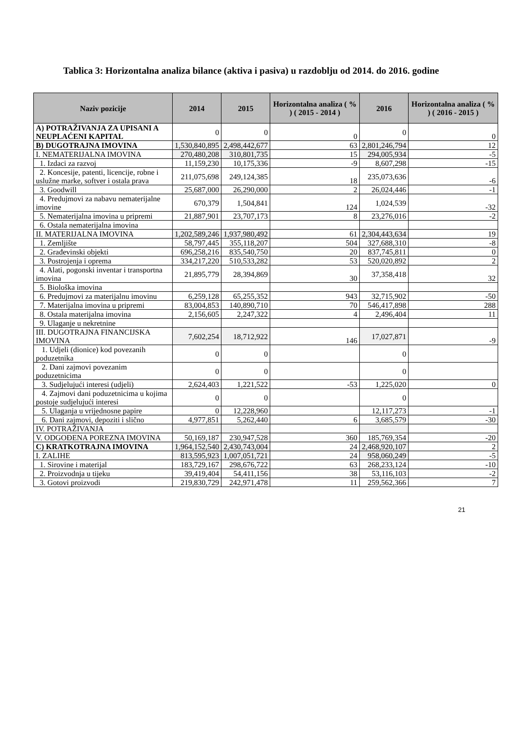Tablica 3: Horizontalna analiza bilance (aktiva i pasiva) u razdoblju od 2014. do 2016. godine
| Naziv pozicije | 2014 | 2015 | Horizontalna analiza ( % ) ( 2015 - 2014 ) | 2016 | Horizontalna analiza ( % ) ( 2016 - 2015 ) |
| --- | --- | --- | --- | --- | --- |
| A) POTRAŽIVANJA ZA UPISANI A NEUPLAĆENI KAPITAL | 0 | 0 | 0 | 0 | 0 |
| B) DUGOTRAJNA IMOVINA | 1,530,840,895 | 2,498,442,677 | 63 | 2,801,246,794 | 12 |
| I. NEMATERIJALNA IMOVINA | 270,480,208 | 310,801,735 | 15 | 294,005,934 | -5 |
| 1. Izdaci za razvoj | 11,159,230 | 10,175,336 | -9 | 8,607,298 | -15 |
| 2. Koncesije, patenti, licencije, robne i uslužne marke, softver i ostala prava | 211,075,698 | 249,124,385 | 18 | 235,073,636 | -6 |
| 3. Goodwill | 25,687,000 | 26,290,000 | 2 | 26,024,446 | -1 |
| 4. Predujmovi za nabavu nematerijalne imovine | 670,379 | 1,504,841 | 124 | 1,024,539 | -32 |
| 5. Nematerijalna imovina u pripremi | 21,887,901 | 23,707,173 | 8 | 23,276,016 | -2 |
| 6. Ostala nematerijalna imovina | | | | | |
| II. MATERIJALNA IMOVINA | 1,202,589,246 | 1,937,980,492 | 61 | 2,304,443,634 | 19 |
| 1. Zemljište | 58,797,445 | 355,118,207 | 504 | 327,688,310 | -8 |
| 2. Građevinski objekti | 696,258,216 | 835,540,750 | 20 | 837,745,811 | 0 |
| 3. Postrojenja i oprema | 334,217,220 | 510,533,282 | 53 | 520,020,892 | 2 |
| 4. Alati, pogonski inventar i transportna imovina | 21,895,779 | 28,394,869 | 30 | 37,358,418 | 32 |
| 5. Biološka imovina | | | | | |
| 6. Predujmovi za materijalnu imovinu | 6,259,128 | 65,255,352 | 943 | 32,715,902 | -50 |
| 7. Materijalna imovina u pripremi | 83,004,853 | 140,890,710 | 70 | 546,417,898 | 288 |
| 8. Ostala materijalna imovina | 2,156,605 | 2,247,322 | 4 | 2,496,404 | 11 |
| 9. Ulaganje u nekretnine | | | | | |
| III. DUGOTRAJNA FINANCIJSKA IMOVINA | 7,602,254 | 18,712,922 | 146 | 17,027,871 | -9 |
| 1. Udjeli (dionice) kod povezanih poduzetnika | 0 | 0 | | 0 | |
| 2. Dani zajmovi povezanim poduzetnicima | 0 | 0 | | 0 | |
| 3. Sudjelujući interesi (udjeli) | 2,624,403 | 1,221,522 | -53 | 1,225,020 | 0 |
| 4. Zajmovi dani poduzetnicima u kojima postoje sudjelujući interesi | 0 | 0 | | 0 | |
| 5. Ulaganja u vrijednosne papire | 0 | 12,228,960 | | 12,117,273 | -1 |
| 6. Dani zajmovi, depoziti i slično | 4,977,851 | 5,262,440 | 6 | 3,685,579 | -30 |
| IV. POTRAŽIVANJA | | | | | |
| V. ODGOĐENA POREZNA IMOVINA | 50,169,187 | 230,947,528 | 360 | 185,769,354 | -20 |
| C) KRATKOTRAJNA IMOVINA | 1,964,152,540 | 2,430,743,004 | 24 | 2,468,920,107 | 2 |
| I. ZALIHE | 813,595,923 | 1,007,051,721 | 24 | 958,060,249 | -5 |
| 1. Sirovine i materijal | 183,729,167 | 298,676,722 | 63 | 268,233,124 | -10 |
| 2. Proizvodnja u tijeku | 39,419,404 | 54,411,156 | 38 | 53,116,103 | -2 |
| 3. Gotovi proizvodi | 219,830,729 | 242,971,478 | 11 | 259,562,366 | 7 |
21